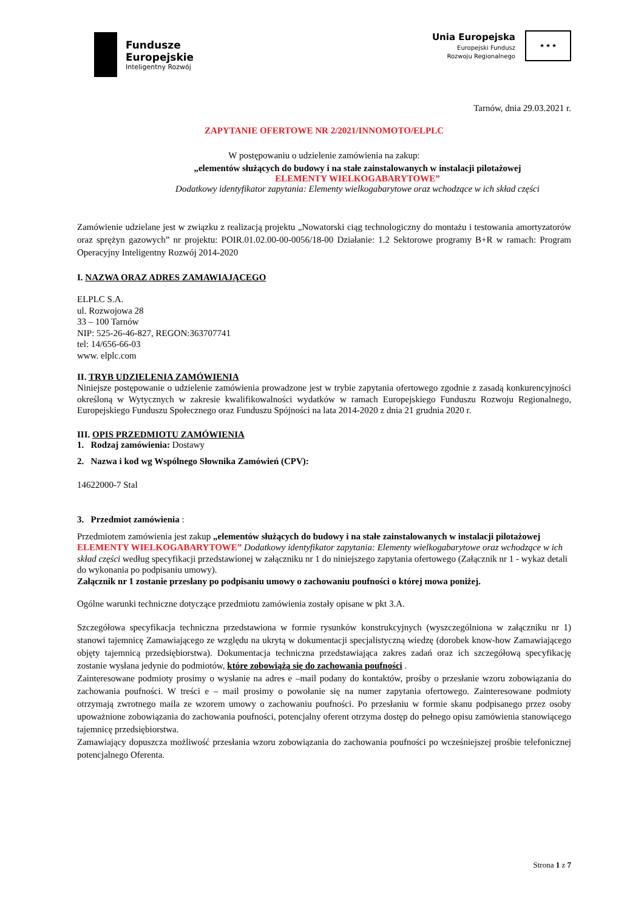Fundusze
Europejskie
Inteligentny Rozwój
Unia Europejska
Europejski Fundusz
Rozwoju Regionalnego
★ ★ ★
Tarnów, dnia 29.03.2021 r.
ZAPYTANIE OFERTOWE NR 2/2021/INNOMOTO/ELPLC
W postępowaniu o udzielenie zamówienia na zakup:
„elementów służących do budowy i na stałe zainstalowanych w instalacji pilotażowej
ELEMENTY WIELKOGABARYTOWE”
Dodatkowy identyfikator zapytania: Elementy wielkogabarytowe oraz wchodzące w ich skład części
Zamówienie udzielane jest w związku z realizacją projektu „Nowatorski ciąg technologiczny do montażu i testowania amortyzatorów oraz sprężyn gazowych” nr projektu: POIR.01.02.00-00-0056/18-00 Działanie: 1.2 Sektorowe programy B+R w ramach: Program Operacyjny Inteligentny Rozwój 2014-2020
I. NAZWA ORAZ ADRES ZAMAWIAJĄCEGO
ELPLC S.A.
ul. Rozwojowa 28
33 – 100 Tarnów
NIP: 525-26-46-827, REGON:363707741
tel: 14/656-66-03
www. elplc.com
II. TRYB UDZIELENIA ZAMÓWIENIA
Niniejsze postępowanie o udzielenie zamówienia prowadzone jest w trybie zapytania ofertowego zgodnie z zasadą konkurencyjności określoną w Wytycznych w zakresie kwalifikowalności wydatków w ramach Europejskiego Funduszu Rozwoju Regionalnego, Europejskiego Funduszu Społecznego oraz Funduszu Spójności na lata 2014-2020 z dnia 21 grudnia 2020 r.
III. OPIS PRZEDMIOTU ZAMÓWIENIA
1. Rodzaj zamówienia: Dostawy
2. Nazwa i kod wg Wspólnego Słownika Zamówień (CPV):
14622000-7 Stal
3. Przedmiot zamówienia :
Przedmiotem zamówienia jest zakup „elementów służących do budowy i na stałe zainstalowanych w instalacji pilotażowej ELEMENTY WIELKOGABARYTOWE” Dodatkowy identyfikator zapytania: Elementy wielkogabarytowe oraz wchodzące w ich skład części według specyfikacji przedstawionej w załączniku nr 1 do niniejszego zapytania ofertowego (Załącznik nr 1 - wykaz detali do wykonania po podpisaniu umowy).
Załącznik nr 1 zostanie przesłany po podpisaniu umowy o zachowaniu poufności o której mowa poniżej.
Ogólne warunki techniczne dotyczące przedmiotu zamówienia zostały opisane w pkt 3.A.
Szczegółowa specyfikacja techniczna przedstawiona w formie rysunków konstrukcyjnych (wyszczególniona w załączniku nr 1) stanowi tajemnicę Zamawiającego ze względu na ukrytą w dokumentacji specjalistyczną wiedzę (dorobek know-how Zamawiającego objęty tajemnicą przedsiębiorstwa). Dokumentacja techniczna przedstawiająca zakres zadań oraz ich szczegółową specyfikację zostanie wysłana jedynie do podmiotów, które zobowiążą się do zachowania poufności .
Zainteresowane podmioty prosimy o wysłanie na adres e –mail podany do kontaktów, prośby o przesłanie wzoru zobowiązania do zachowania poufności. W treści e – mail prosimy o powołanie się na numer zapytania ofertowego. Zainteresowane podmioty otrzymają zwrotnego maila ze wzorem umowy o zachowaniu poufności. Po przesłaniu w formie skanu podpisanego przez osoby upoważnione zobowiązania do zachowania poufności, potencjalny oferent otrzyma dostęp do pełnego opisu zamówienia stanowiącego tajemnicę przedsiębiorstwa.
Zamawiający dopuszcza możliwość przesłania wzoru zobowiązania do zachowania poufności po wcześniejszej prośbie telefonicznej potencjalnego Oferenta.
Strona 1 z 7